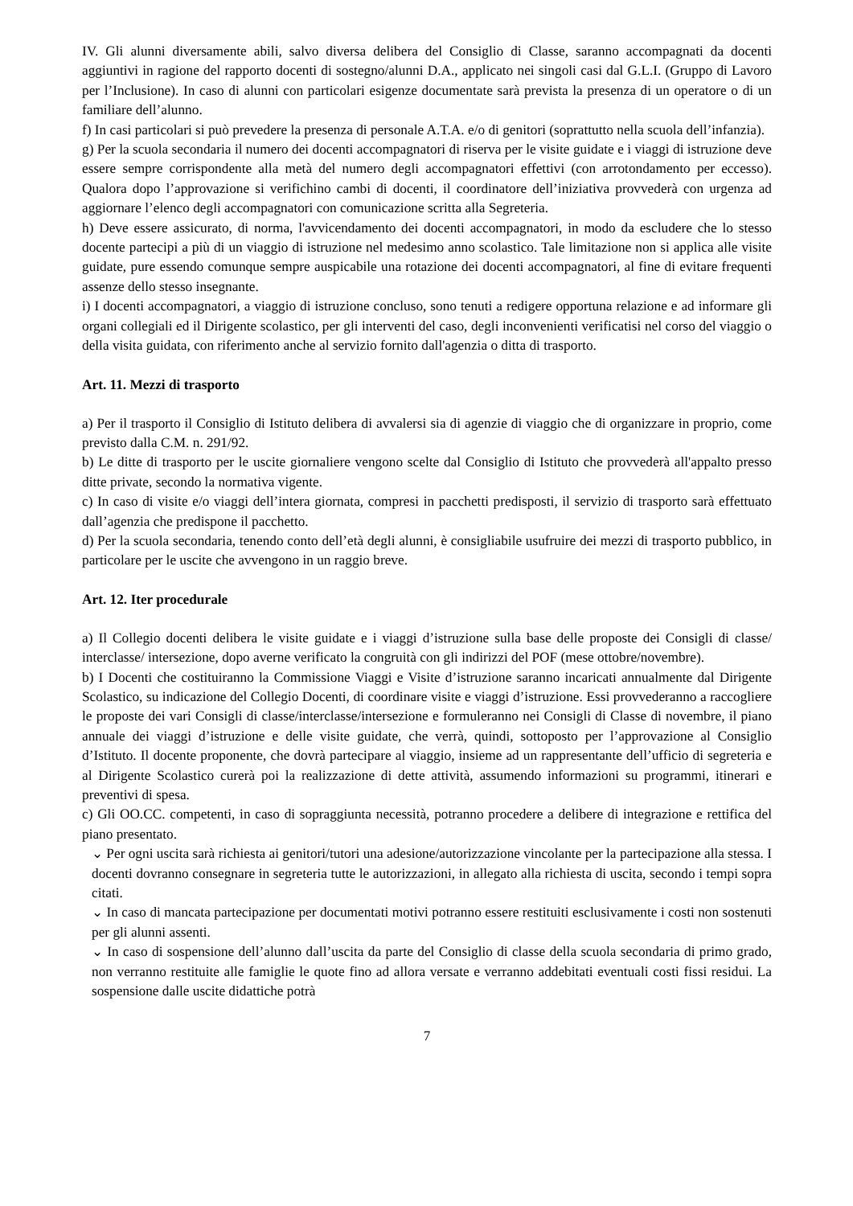IV. Gli alunni diversamente abili, salvo diversa delibera del Consiglio di Classe, saranno accompagnati da docenti aggiuntivi in ragione del rapporto docenti di sostegno/alunni D.A., applicato nei singoli casi dal G.L.I. (Gruppo di Lavoro per l’Inclusione). In caso di alunni con particolari esigenze documentate sarà prevista la presenza di un operatore o di un familiare dell’alunno.
f) In casi particolari si può prevedere la presenza di personale A.T.A. e/o di genitori (soprattutto nella scuola dell’infanzia).
g) Per la scuola secondaria il numero dei docenti accompagnatori di riserva per le visite guidate e i viaggi di istruzione deve essere sempre corrispondente alla metà del numero degli accompagnatori effettivi (con arrotondamento per eccesso). Qualora dopo l’approvazione si verifichino cambi di docenti, il coordinatore dell’iniziativa provvederà con urgenza ad aggiornare l’elenco degli accompagnatori con comunicazione scritta alla Segreteria.
h) Deve essere assicurato, di norma, l'avvicendamento dei docenti accompagnatori, in modo da escludere che lo stesso docente partecipi a più di un viaggio di istruzione nel medesimo anno scolastico. Tale limitazione non si applica alle visite guidate, pure essendo comunque sempre auspicabile una rotazione dei docenti accompagnatori, al fine di evitare frequenti assenze dello stesso insegnante.
i) I docenti accompagnatori, a viaggio di istruzione concluso, sono tenuti a redigere opportuna relazione e ad informare gli organi collegiali ed il Dirigente scolastico, per gli interventi del caso, degli inconvenienti verificatisi nel corso del viaggio o della visita guidata, con riferimento anche al servizio fornito dall'agenzia o ditta di trasporto.
Art. 11. Mezzi di trasporto
a) Per il trasporto il Consiglio di Istituto delibera di avvalersi sia di agenzie di viaggio che di organizzare in proprio, come previsto dalla C.M. n. 291/92.
b) Le ditte di trasporto per le uscite giornaliere vengono scelte dal Consiglio di Istituto che provvederà all'appalto presso ditte private, secondo la normativa vigente.
c) In caso di visite e/o viaggi dell’intera giornata, compresi in pacchetti predisposti, il servizio di trasporto sarà effettuato dall’agenzia che predispone il pacchetto.
d) Per la scuola secondaria, tenendo conto dell’età degli alunni, è consigliabile usufruire dei mezzi di trasporto pubblico, in particolare per le uscite che avvengono in un raggio breve.
Art. 12. Iter procedurale
a) Il Collegio docenti delibera le visite guidate e i viaggi d’istruzione sulla base delle proposte dei Consigli di classe/ interclasse/ intersezione, dopo averne verificato la congruità con gli indirizzi del POF (mese ottobre/novembre).
b) I Docenti che costituiranno la Commissione Viaggi e Visite d’istruzione saranno incaricati annualmente dal Dirigente Scolastico, su indicazione del Collegio Docenti, di coordinare visite e viaggi d’istruzione. Essi provvederanno a raccogliere le proposte dei vari Consigli di classe/interclasse/intersezione e formuleranno nei Consigli di Classe di novembre, il piano annuale dei viaggi d’istruzione e delle visite guidate, che verrà, quindi, sottoposto per l’approvazione al Consiglio d’Istituto. Il docente proponente, che dovrà partecipare al viaggio, insieme ad un rappresentante dell’ufficio di segreteria e al Dirigente Scolastico curerà poi la realizzazione di dette attività, assumendo informazioni su programmi, itinerari e preventivi di spesa.
c) Gli OO.CC. competenti, in caso di sopraggiunta necessità, potranno procedere a delibere di integrazione e rettifica del piano presentato.
⌄ Per ogni uscita sarà richiesta ai genitori/tutori una adesione/autorizzazione vincolante per la partecipazione alla stessa. I docenti dovranno consegnare in segreteria tutte le autorizzazioni, in allegato alla richiesta di uscita, secondo i tempi sopra citati.
⌄ In caso di mancata partecipazione per documentati motivi potranno essere restituiti esclusivamente i costi non sostenuti per gli alunni assenti.
⌄ In caso di sospensione dell’alunno dall’uscita da parte del Consiglio di classe della scuola secondaria di primo grado, non verranno restituite alle famiglie le quote fino ad allora versate e verranno addebitati eventuali costi fissi residui. La sospensione dalle uscite didattiche potrà
7